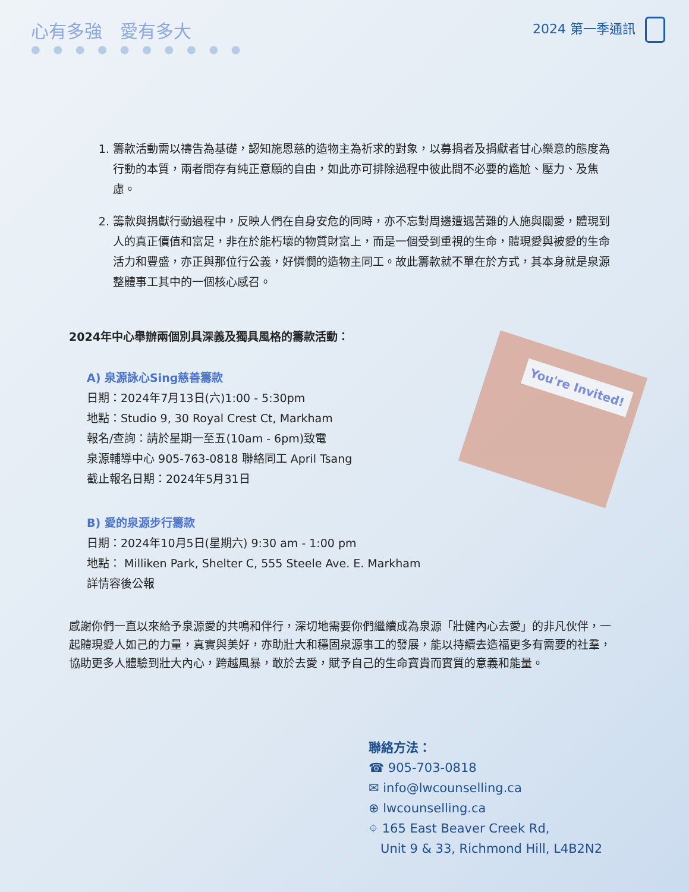心有多強　愛有多大
● ● ● ● ● ● ● ● ● ●
2024 第一季通訊
1. 籌款活動需以禱告為基礎，認知施恩慈的造物主為祈求的對象，以募捐者及捐獻者甘心樂意的態度為行動的本質，兩者間存有純正意願的自由，如此亦可排除過程中彼此間不必要的尷尬、壓力、及焦慮。
2. 籌款與捐獻行動過程中，反映人們在自身安危的同時，亦不忘對周邊遭遇苦難的人施與關愛，體現到人的真正價值和富足，非在於能朽壞的物質財富上，而是一個受到重視的生命，體現愛與被愛的生命活力和豐盛，亦正與那位行公義，好憐憫的造物主同工。故此籌款就不單在於方式，其本身就是泉源整體事工其中的一個核心感召。
2024年中心舉辦兩個別具深義及獨具風格的籌款活動：
You're Invited!
A) 泉源詠心Sing慈善籌款
日期：2024年7月13日(六)1:00 - 5:30pm
地點：Studio 9, 30 Royal Crest Ct, Markham
報名/查詢：請於星期一至五(10am - 6pm)致電
泉源輔導中心 905-763-0818 聯絡同工 April Tsang
截止報名日期：2024年5月31日
B) 愛的泉源步行籌款
日期：2024年10月5日(星期六) 9:30 am - 1:00 pm
地點： Milliken Park, Shelter C, 555 Steele Ave. E. Markham
詳情容後公報
感謝你們一直以來給予泉源愛的共鳴和伴行，深切地需要你們繼續成為泉源「壯健內心去愛」的非凡伙伴，一起體現愛人如己的力量，真實與美好，亦助壯大和穩固泉源事工的發展，能以持續去造福更多有需要的社羣，協助更多人體驗到壯大內心，跨越風暴，敢於去愛，賦予自己的生命寶貴而實質的意義和能量。
聯絡方法：
☎ 905-703-0818
✉ info@lwcounselling.ca
⊕ lwcounselling.ca
⌖ 165 East Beaver Creek Rd,
Unit 9 & 33, Richmond Hill, L4B2N2